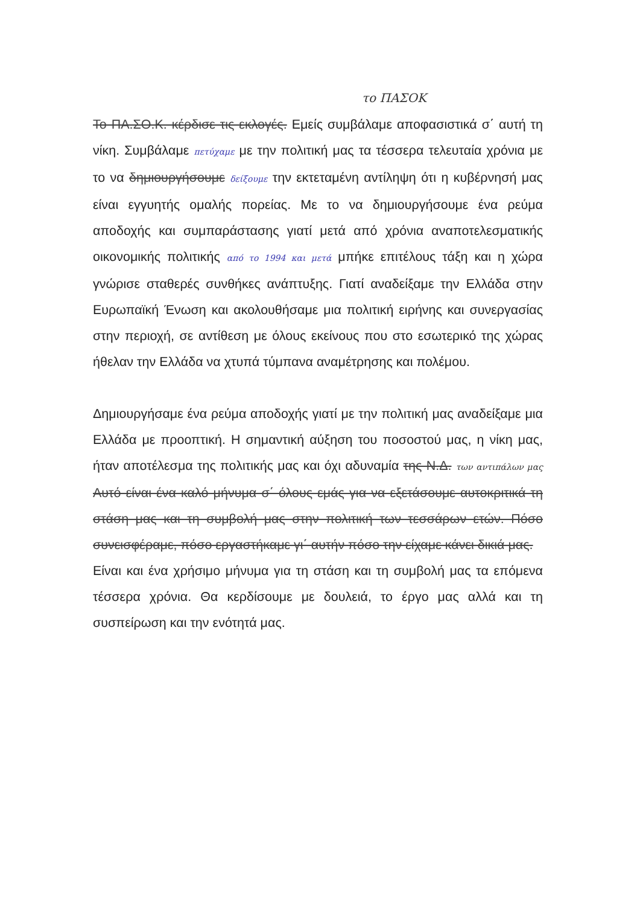το ΠΑΣΟΚ
Το ΠΑ.ΣΟ.Κ. κέρδισε τις εκλογές. Εμείς συμβάλαμε αποφασιστικά σ΄ αυτή τη νίκη. Συμβάλαμε πετύχαμε με την πολιτική μας τα τέσσερα τελευταία χρόνια με το να δημιουργήσουμε δείξουμε την εκτεταμένη αντίληψη ότι η κυβέρνησή μας είναι εγγυητής ομαλής πορείας. Με το να δημιουργήσουμε ένα ρεύμα αποδοχής και συμπαράστασης γιατί μετά από χρόνια αναποτελεσματικής οικονομικής πολιτικής από το 1994 και μετά μπήκε επιτέλους τάξη και η χώρα γνώρισε σταθερές συνθήκες ανάπτυξης. Γιατί αναδείξαμε την Ελλάδα στην Ευρωπαϊκή Ένωση και ακολουθήσαμε μια πολιτική ειρήνης και συνεργασίας στην περιοχή, σε αντίθεση με όλους εκείνους που στο εσωτερικό της χώρας ήθελαν την Ελλάδα να χτυπά τύμπανα αναμέτρησης και πολέμου.
Δημιουργήσαμε ένα ρεύμα αποδοχής γιατί με την πολιτική μας αναδείξαμε μια Ελλάδα με προοπτική. Η σημαντική αύξηση του ποσοστού μας, η νίκη μας, ήταν αποτέλεσμα της πολιτικής μας και όχι αδυναμία της Ν.Δ. των αντιπάλων μας Αυτό είναι ένα καλό μήνυμα σ΄ όλους εμάς για να εξετάσουμε αυτοκριτικά τη στάση μας και τη συμβολή μας στην πολιτική των τεσσάρων ετών. Πόσο συνεισφέραμε, πόσο εργαστήκαμε γι΄ αυτήν πόσο την είχαμε κάνει δικιά μας.
Είναι και ένα χρήσιμο μήνυμα για τη στάση και τη συμβολή μας τα επόμενα τέσσερα χρόνια. Θα κερδίσουμε με δουλειά, το έργο μας αλλά και τη συσπείρωση και την ενότητά μας.